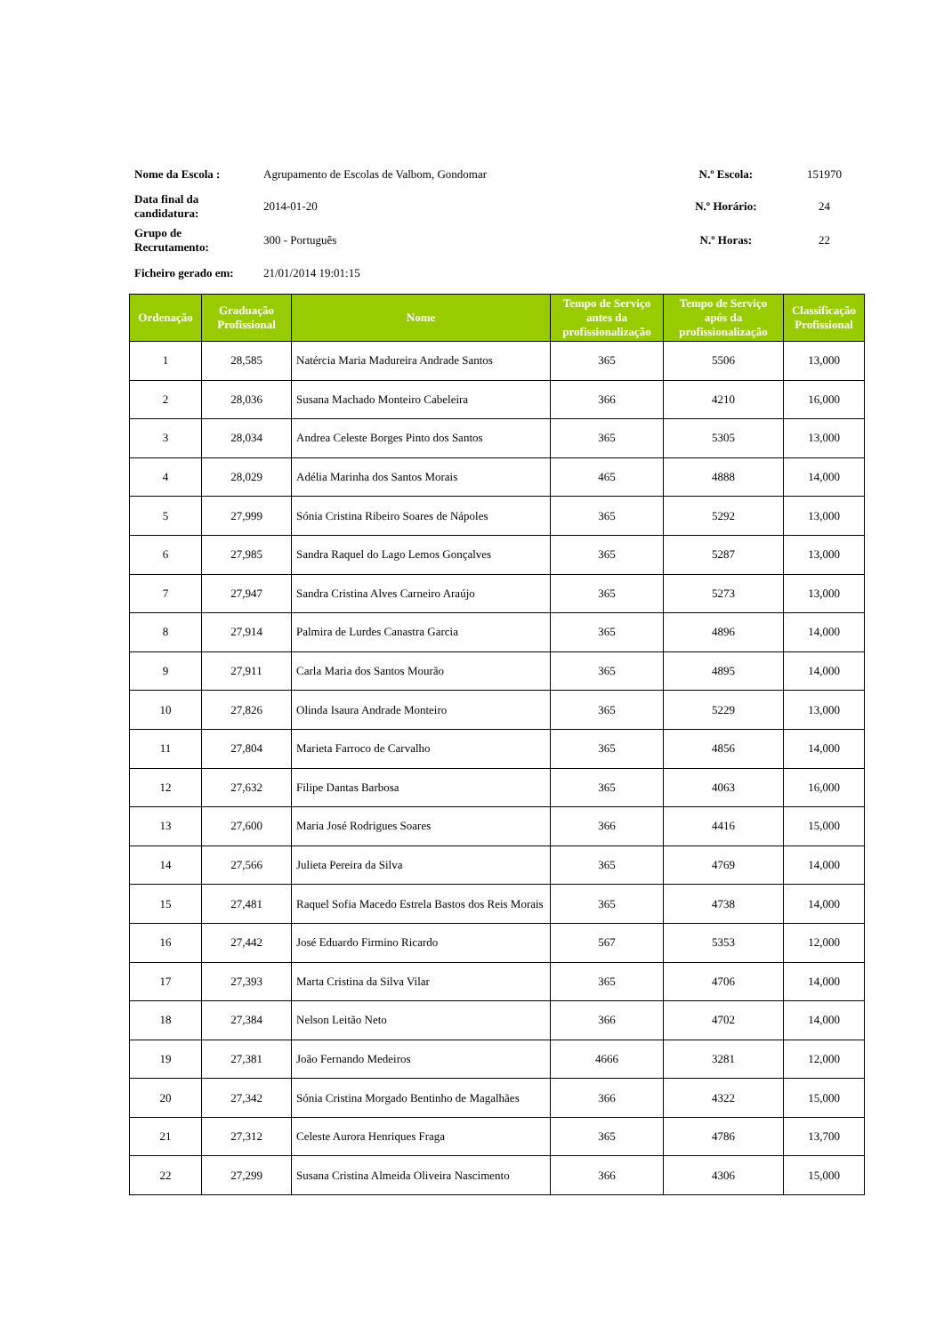| Nome da Escola : | Agrupamento de Escolas de Valbom, Gondomar | N.º Escola: | 151970 |
| Data final da candidatura: | 2014-01-20 | N.º Horário: | 24 |
| Grupo de Recrutamento: | 300 - Português | N.º Horas: | 22 |
| Ficheiro gerado em: | 21/01/2014 19:01:15 | | |
| Ordenação | Graduação Profissional | Nome | Tempo de Serviço antes da profissionalização | Tempo de Serviço após da profissionalização | Classificação Profissional |
| --- | --- | --- | --- | --- | --- |
| 1 | 28,585 | Natércia Maria Madureira Andrade Santos | 365 | 5506 | 13,000 |
| 2 | 28,036 | Susana Machado Monteiro Cabeleira | 366 | 4210 | 16,000 |
| 3 | 28,034 | Andrea Celeste Borges Pinto dos Santos | 365 | 5305 | 13,000 |
| 4 | 28,029 | Adélia Marinha dos Santos Morais | 465 | 4888 | 14,000 |
| 5 | 27,999 | Sónia Cristina Ribeiro Soares de Nápoles | 365 | 5292 | 13,000 |
| 6 | 27,985 | Sandra Raquel do Lago Lemos Gonçalves | 365 | 5287 | 13,000 |
| 7 | 27,947 | Sandra Cristina Alves Carneiro Araújo | 365 | 5273 | 13,000 |
| 8 | 27,914 | Palmira de Lurdes Canastra Garcia | 365 | 4896 | 14,000 |
| 9 | 27,911 | Carla Maria dos Santos Mourão | 365 | 4895 | 14,000 |
| 10 | 27,826 | Olinda Isaura Andrade Monteiro | 365 | 5229 | 13,000 |
| 11 | 27,804 | Marieta Farroco de Carvalho | 365 | 4856 | 14,000 |
| 12 | 27,632 | Filipe Dantas Barbosa | 365 | 4063 | 16,000 |
| 13 | 27,600 | Maria José Rodrigues Soares | 366 | 4416 | 15,000 |
| 14 | 27,566 | Julieta Pereira da Silva | 365 | 4769 | 14,000 |
| 15 | 27,481 | Raquel Sofia Macedo Estrela Bastos dos Reis Morais | 365 | 4738 | 14,000 |
| 16 | 27,442 | José Eduardo Firmino Ricardo | 567 | 5353 | 12,000 |
| 17 | 27,393 | Marta Cristina da Silva Vilar | 365 | 4706 | 14,000 |
| 18 | 27,384 | Nelson Leitão Neto | 366 | 4702 | 14,000 |
| 19 | 27,381 | João Fernando Medeiros | 4666 | 3281 | 12,000 |
| 20 | 27,342 | Sónia Cristina Morgado Bentinho de Magalhães | 366 | 4322 | 15,000 |
| 21 | 27,312 | Celeste Aurora Henriques Fraga | 365 | 4786 | 13,700 |
| 22 | 27,299 | Susana Cristina Almeida Oliveira Nascimento | 366 | 4306 | 15,000 |